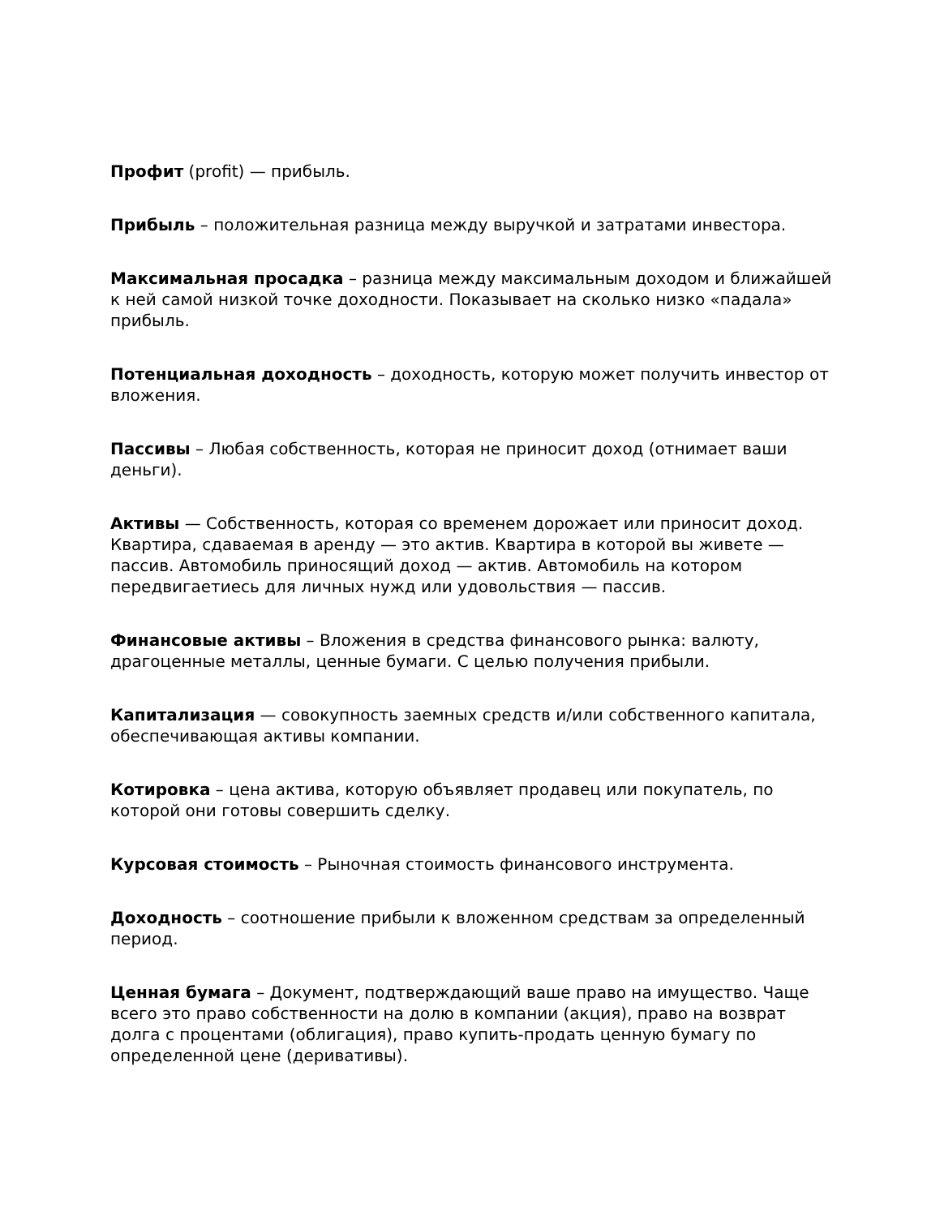Профит (profit) — прибыль.
Прибыль – положительная разница между выручкой и затратами инвестора.
Максимальная просадка – разница между максимальным доходом и ближайшей к ней самой низкой точке доходности. Показывает на сколько низко «падала» прибыль.
Потенциальная доходность – доходность, которую может получить инвестор от вложения.
Пассивы – Любая собственность, которая не приносит доход (отнимает ваши деньги).
Активы — Собственность, которая со временем дорожает или приносит доход. Квартира, сдаваемая в аренду — это актив. Квартира в которой вы живете — пассив. Автомобиль приносящий доход — актив. Автомобиль на котором передвигаетиесь для личных нужд или удовольствия — пассив.
Финансовые активы – Вложения в средства финансового рынка: валюту, драгоценные металлы, ценные бумаги. С целью получения прибыли.
Капитализация — совокупность заемных средств и/или собственного капитала, обеспечивающая активы компании.
Котировка – цена актива, которую объявляет продавец или покупатель, по которой они готовы совершить сделку.
Курсовая стоимость – Рыночная стоимость финансового инструмента.
Доходность – соотношение прибыли к вложенном средствам за определенный период.
Ценная бумага – Документ, подтверждающий ваше право на имущество. Чаще всего это право собственности на долю в компании (акция), право на возврат долга с процентами (облигация), право купить-продать ценную бумагу по определенной цене (деривативы).